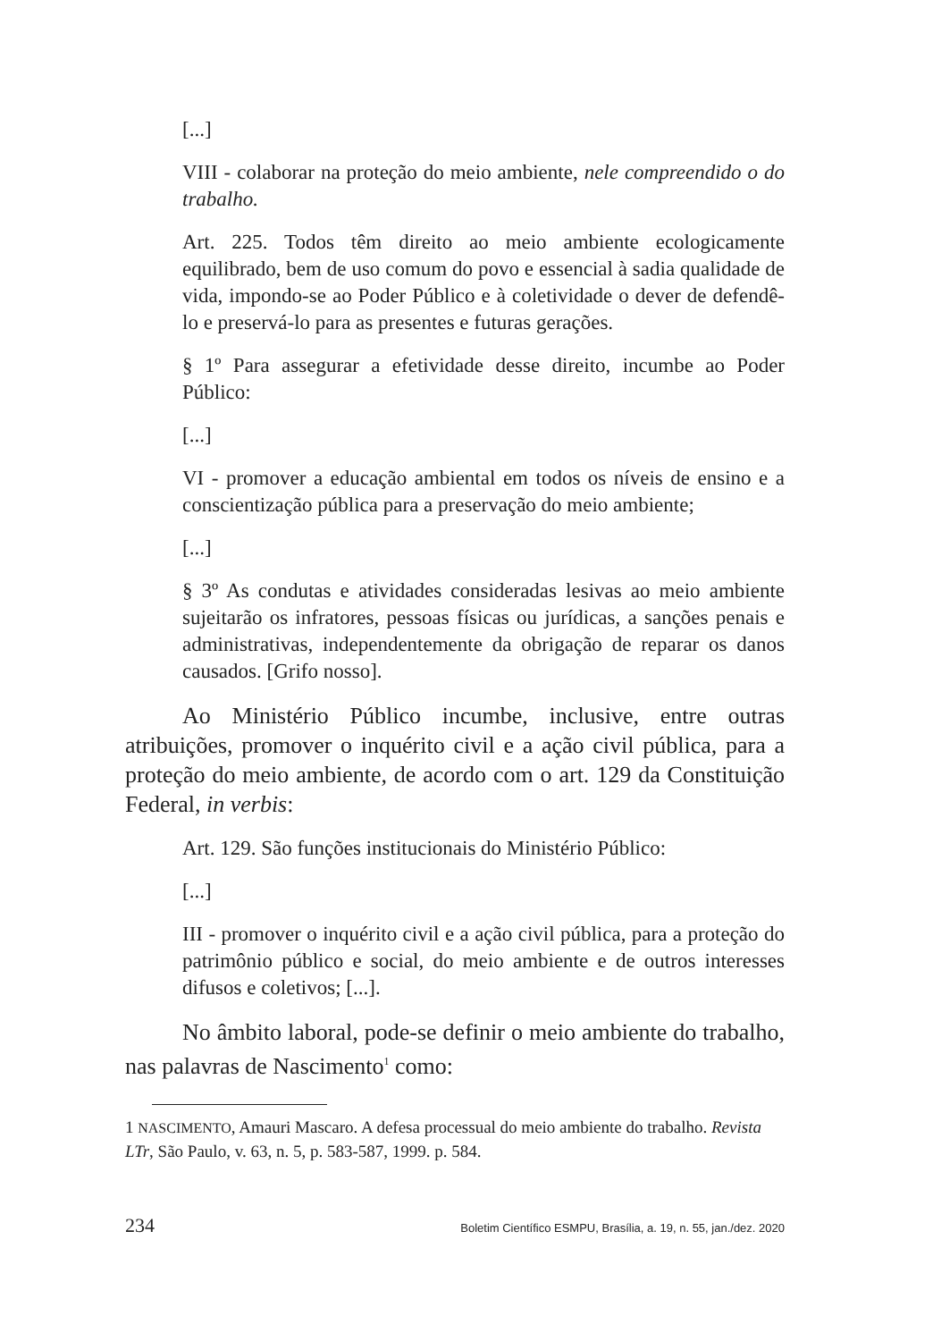[...]
VIII - colaborar na proteção do meio ambiente, nele compreendido o do trabalho.
Art. 225. Todos têm direito ao meio ambiente ecologicamente equilibrado, bem de uso comum do povo e essencial à sadia qualidade de vida, impondo-se ao Poder Público e à coletividade o dever de defendê-lo e preservá-lo para as presentes e futuras gerações.
§ 1º Para assegurar a efetividade desse direito, incumbe ao Poder Público:
[...]
VI - promover a educação ambiental em todos os níveis de ensino e a conscientização pública para a preservação do meio ambiente;
[...]
§ 3º As condutas e atividades consideradas lesivas ao meio ambiente sujeitarão os infratores, pessoas físicas ou jurídicas, a sanções penais e administrativas, independentemente da obrigação de reparar os danos causados. [Grifo nosso].
Ao Ministério Público incumbe, inclusive, entre outras atribuições, promover o inquérito civil e a ação civil pública, para a proteção do meio ambiente, de acordo com o art. 129 da Constituição Federal, in verbis:
Art. 129. São funções institucionais do Ministério Público:
[...]
III - promover o inquérito civil e a ação civil pública, para a proteção do patrimônio público e social, do meio ambiente e de outros interesses difusos e coletivos; [...].
No âmbito laboral, pode-se definir o meio ambiente do trabalho, nas palavras de Nascimento<sup>1</sup> como:
1 NASCIMENTO, Amauri Mascaro. A defesa processual do meio ambiente do trabalho. Revista LTr, São Paulo, v. 63, n. 5, p. 583-587, 1999. p. 584.
234 Boletim Científico ESMPU, Brasília, a. 19, n. 55, jan./dez. 2020